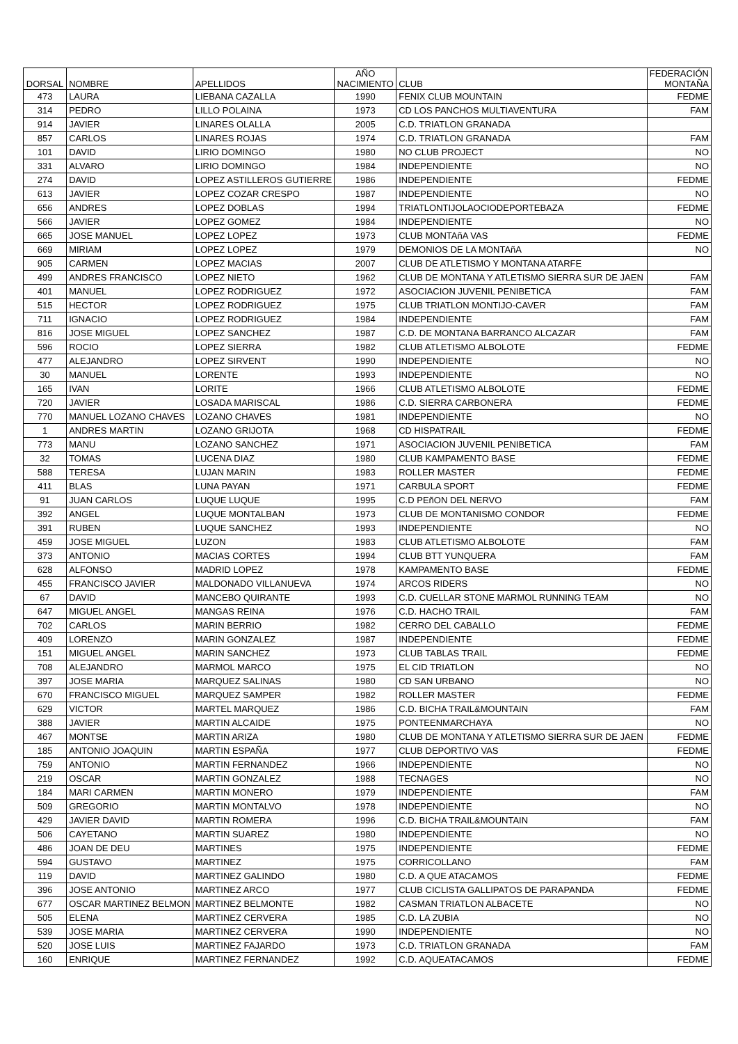| DORSAL | NOMBRE | APELLIDOS | AÑO NACIMIENTO | CLUB | FEDERACIÓN MONTAÑA |
| --- | --- | --- | --- | --- | --- |
| 473 | LAURA | LIEBANA CAZALLA | 1990 | FENIX CLUB MOUNTAIN | FEDME |
| 314 | PEDRO | LILLO POLAINA | 1973 | CD LOS PANCHOS MULTIAVENTURA | FAM |
| 914 | JAVIER | LINARES OLALLA | 2005 | C.D. TRIATLON GRANADA | |
| 857 | CARLOS | LINARES ROJAS | 1974 | C.D. TRIATLON GRANADA | FAM |
| 101 | DAVID | LIRIO DOMINGO | 1980 | NO CLUB PROJECT | NO |
| 331 | ALVARO | LIRIO DOMINGO | 1984 | INDEPENDIENTE | NO |
| 274 | DAVID | LOPEZ ASTILLEROS GUTIERRE | 1986 | INDEPENDIENTE | FEDME |
| 613 | JAVIER | LOPEZ COZAR CRESPO | 1987 | INDEPENDIENTE | NO |
| 656 | ANDRES | LOPEZ DOBLAS | 1994 | TRIATLONTIJOLAOCIODEPORTEBAZA | FEDME |
| 566 | JAVIER | LOPEZ GOMEZ | 1984 | INDEPENDIENTE | NO |
| 665 | JOSE MANUEL | LOPEZ LOPEZ | 1973 | CLUB MONTAñA VAS | FEDME |
| 669 | MIRIAM | LOPEZ LOPEZ | 1979 | DEMONIOS DE LA MONTAñA | NO |
| 905 | CARMEN | LOPEZ MACIAS | 2007 | CLUB DE ATLETISMO Y MONTANA ATARFE | |
| 499 | ANDRES FRANCISCO | LOPEZ NIETO | 1962 | CLUB DE MONTANA Y ATLETISMO SIERRA SUR DE JAEN | FAM |
| 401 | MANUEL | LOPEZ RODRIGUEZ | 1972 | ASOCIACION JUVENIL PENIBETICA | FAM |
| 515 | HECTOR | LOPEZ RODRIGUEZ | 1975 | CLUB TRIATLON MONTIJO-CAVER | FAM |
| 711 | IGNACIO | LOPEZ RODRIGUEZ | 1984 | INDEPENDIENTE | FAM |
| 816 | JOSE MIGUEL | LOPEZ SANCHEZ | 1987 | C.D. DE MONTANA BARRANCO ALCAZAR | FAM |
| 596 | ROCIO | LOPEZ SIERRA | 1982 | CLUB ATLETISMO ALBOLOTE | FEDME |
| 477 | ALEJANDRO | LOPEZ SIRVENT | 1990 | INDEPENDIENTE | NO |
| 30 | MANUEL | LORENTE | 1993 | INDEPENDIENTE | NO |
| 165 | IVAN | LORITE | 1966 | CLUB ATLETISMO ALBOLOTE | FEDME |
| 720 | JAVIER | LOSADA MARISCAL | 1986 | C.D. SIERRA CARBONERA | FEDME |
| 770 | MANUEL LOZANO CHAVES | LOZANO CHAVES | 1981 | INDEPENDIENTE | NO |
| 1 | ANDRES MARTIN | LOZANO GRIJOTA | 1968 | CD HISPATRAIL | FEDME |
| 773 | MANU | LOZANO SANCHEZ | 1971 | ASOCIACION JUVENIL PENIBETICA | FAM |
| 32 | TOMAS | LUCENA DIAZ | 1980 | CLUB KAMPAMENTO BASE | FEDME |
| 588 | TERESA | LUJAN MARIN | 1983 | ROLLER MASTER | FEDME |
| 411 | BLAS | LUNA PAYAN | 1971 | CARBULA SPORT | FEDME |
| 91 | JUAN CARLOS | LUQUE LUQUE | 1995 | C.D PEñON DEL NERVO | FAM |
| 392 | ANGEL | LUQUE MONTALBAN | 1973 | CLUB DE MONTANISMO CONDOR | FEDME |
| 391 | RUBEN | LUQUE SANCHEZ | 1993 | INDEPENDIENTE | NO |
| 459 | JOSE MIGUEL | LUZON | 1983 | CLUB ATLETISMO ALBOLOTE | FAM |
| 373 | ANTONIO | MACIAS CORTES | 1994 | CLUB BTT YUNQUERA | FAM |
| 628 | ALFONSO | MADRID LOPEZ | 1978 | KAMPAMENTO BASE | FEDME |
| 455 | FRANCISCO JAVIER | MALDONADO VILLANUEVA | 1974 | ARCOS RIDERS | NO |
| 67 | DAVID | MANCEBO QUIRANTE | 1993 | C.D. CUELLAR STONE MARMOL RUNNING TEAM | NO |
| 647 | MIGUEL ANGEL | MANGAS REINA | 1976 | C.D. HACHO TRAIL | FAM |
| 702 | CARLOS | MARIN BERRIO | 1982 | CERRO DEL CABALLO | FEDME |
| 409 | LORENZO | MARIN GONZALEZ | 1987 | INDEPENDIENTE | FEDME |
| 151 | MIGUEL ANGEL | MARIN SANCHEZ | 1973 | CLUB TABLAS TRAIL | FEDME |
| 708 | ALEJANDRO | MARMOL MARCO | 1975 | EL CID TRIATLON | NO |
| 397 | JOSE MARIA | MARQUEZ SALINAS | 1980 | CD SAN URBANO | NO |
| 670 | FRANCISCO MIGUEL | MARQUEZ SAMPER | 1982 | ROLLER MASTER | FEDME |
| 629 | VICTOR | MARTEL MARQUEZ | 1986 | C.D. BICHA TRAIL&MOUNTAIN | FAM |
| 388 | JAVIER | MARTIN ALCAIDE | 1975 | PONTEENMARCHAYA | NO |
| 467 | MONTSE | MARTIN ARIZA | 1980 | CLUB DE MONTANA Y ATLETISMO SIERRA SUR DE JAEN | FEDME |
| 185 | ANTONIO JOAQUIN | MARTIN ESPAÑA | 1977 | CLUB DEPORTIVO VAS | FEDME |
| 759 | ANTONIO | MARTIN FERNANDEZ | 1966 | INDEPENDIENTE | NO |
| 219 | OSCAR | MARTIN GONZALEZ | 1988 | TECNAGES | NO |
| 184 | MARI CARMEN | MARTIN MONERO | 1979 | INDEPENDIENTE | FAM |
| 509 | GREGORIO | MARTIN MONTALVO | 1978 | INDEPENDIENTE | NO |
| 429 | JAVIER DAVID | MARTIN ROMERA | 1996 | C.D. BICHA TRAIL&MOUNTAIN | FAM |
| 506 | CAYETANO | MARTIN SUAREZ | 1980 | INDEPENDIENTE | NO |
| 486 | JOAN DE DEU | MARTINES | 1975 | INDEPENDIENTE | FEDME |
| 594 | GUSTAVO | MARTINEZ | 1975 | CORRICOLLANO | FAM |
| 119 | DAVID | MARTINEZ GALINDO | 1980 | C.D. A QUE ATACAMOS | FEDME |
| 396 | JOSE ANTONIO | MARTINEZ ARCO | 1977 | CLUB CICLISTA GALLIPATOS DE PARAPANDA | FEDME |
| 677 | OSCAR MARTINEZ BELMON | MARTINEZ BELMONTE | 1982 | CASMAN TRIATLON ALBACETE | NO |
| 505 | ELENA | MARTINEZ CERVERA | 1985 | C.D. LA ZUBIA | NO |
| 539 | JOSE MARIA | MARTINEZ CERVERA | 1990 | INDEPENDIENTE | NO |
| 520 | JOSE LUIS | MARTINEZ FAJARDO | 1973 | C.D. TRIATLON GRANADA | FAM |
| 160 | ENRIQUE | MARTINEZ FERNANDEZ | 1992 | C.D. AQUEATACAMOS | FEDME |